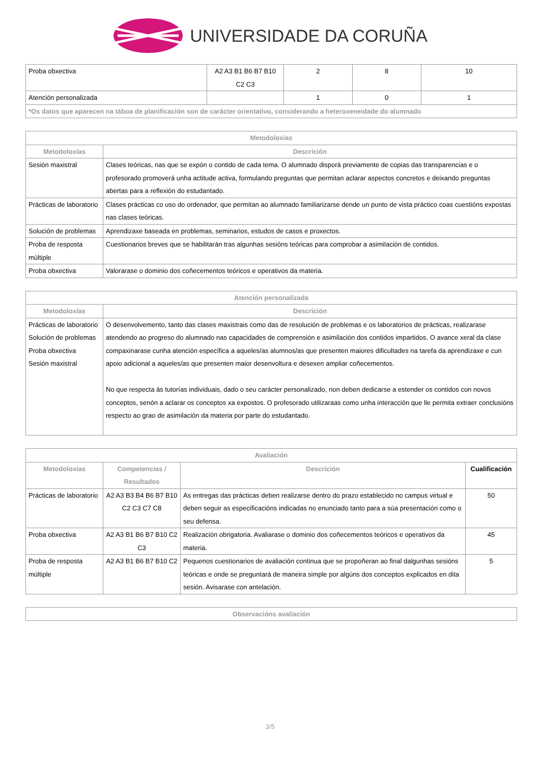UNIVERSIDADE DA CORUÑA
| Proba obxectiva | A2 A3 B1 B6 B7 B10 C2 C3 | 2 | 8 | 10 |
| Atención personalizada | | 1 | 0 | 1 |
| *Os datos que aparecen na táboa de planificación son de carácter orientativo, considerando a heteroxeneidade do alumnado | | | | |
| Metodoloxías | |
| --- | --- |
| Metodoloxías | Descrición |
| Sesión maxistral | Clases teóricas, nas que se expón o contido de cada tema. O alumnado disporá previamente de copias das transparencias e o profesorado promoverá unha actitude activa, formulando preguntas que permitan aclarar aspectos concretos e deixando preguntas abertas para a reflexión do estudantado. |
| Prácticas de laboratorio | Clases prácticas co uso do ordenador, que permitan ao alumnado familiarizarse dende un punto de vista práctico coas cuestións expostas nas clases teóricas. |
| Solución de problemas | Aprendizaxe baseada en problemas, seminarios, estudos de casos e proxectos. |
| Proba de resposta múltiple | Cuestionarios breves que se habilitarán tras algunhas sesións teóricas para comprobar a asimilación de contidos. |
| Proba obxectiva | Valorarase o dominio dos coñecementos teóricos e operativos da materia. |
| Atención personalizada | |
| --- | --- |
| Metodoloxías | Descrición |
| Prácticas de laboratorio Solución de problemas Proba obxectiva Sesión maxistral | O desenvolvemento, tanto das clases maxistrais como das de resolución de problemas e os laboratorios de prácticas, realizarase atendendo ao progreso do alumnado nas capacidades de comprensión e asimilación dos contidos impartidos. O avance xeral da clase compaxinarase cunha atención específica a aqueles/as alumnos/as que presenten maiores dificultades na tarefa da aprendizaxe e cun apoio adicional a aqueles/as que presenten maior desenvoltura e desexen ampliar coñecementos. No que respecta ás tutorías individuais, dado o seu carácter personalizado, non deben dedicarse a estender os contidos con novos conceptos, senón a aclarar os conceptos xa expostos. O profesorado utilizaraas como unha interacción que lle permita extraer conclusións respecto ao grao de asimilación da materia por parte do estudantado. |
| Avaliación | | | |
| --- | --- | --- | --- |
| Metodoloxías | Competencias / Resultados | Descrición | Cualificación |
| Prácticas de laboratorio | A2 A3 B3 B4 B6 B7 B10 C2 C3 C7 C8 | As entregas das prácticas deben realizarse dentro do prazo establecido no campus virtual e deben seguir as especificacións indicadas no enunciado tanto para a súa presentación como o seu defensa. | 50 |
| Proba obxectiva | A2 A3 B1 B6 B7 B10 C2 C3 | Realización obrigatoria. Avaliarase o dominio dos coñecementos teóricos e operativos da materia. | 45 |
| Proba de resposta múltiple | A2 A3 B1 B6 B7 B10 C2 | Pequenos cuestionarios de avaliación continua que se propoñeran ao final dalgunhas sesións teóricas e onde se preguntará de maneira simple por algúns dos conceptos explicados en dita sesión. Avisarase con antelación. | 5 |
| Observacións avaliación |
| --- |
3/5